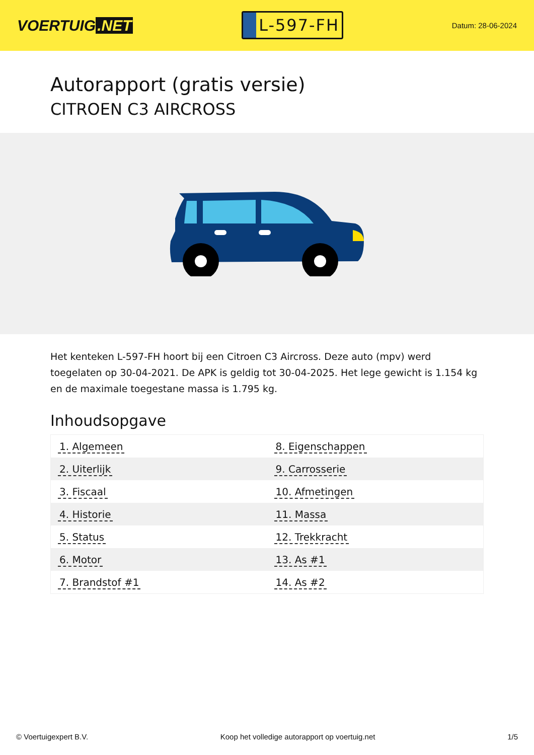VOERTUIG.NET
L-597-FH
Datum: 28-06-2024
Autorapport (gratis versie)
CITROEN C3 AIRCROSS
Het kenteken L-597-FH hoort bij een Citroen C3 Aircross. Deze auto (mpv) werd toegelaten op 30-04-2021. De APK is geldig tot 30-04-2025. Het lege gewicht is 1.154 kg en de maximale toegestane massa is 1.795 kg.
Inhoudsopgave
| 1. Algemeen | 8. Eigenschappen |
| 2. Uiterlijk | 9. Carrosserie |
| 3. Fiscaal | 10. Afmetingen |
| 4. Historie | 11. Massa |
| 5. Status | 12. Trekkracht |
| 6. Motor | 13. As #1 |
| 7. Brandstof #1 | 14. As #2 |
© Voertuigexpert B.V. Koop het volledige autorapport op voertuig.net 1/5